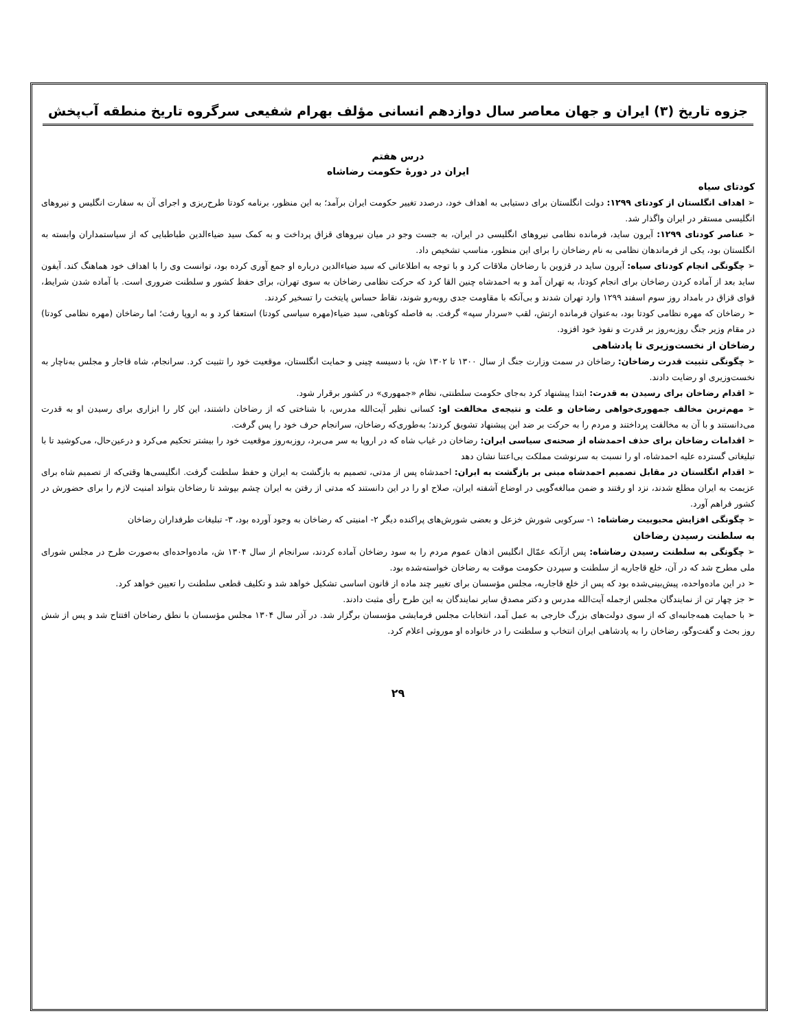جزوه تاریخ (۳) ایران و جهان معاصر سال دوازدهم انسانی مؤلف بهرام شفیعی سرگروه تاریخ منطقه آب‌پخش
درس هفتم
ایران در دورهٔ حکومت رضاشاه
کودتای سیاه
➢ اهداف انگلستان از کودتای ۱۲۹۹: دولت انگلستان برای دستیابی به اهداف خود، درصدد تغییر حکومت ایران برآمد؛ به این منظور، برنامه کودتا طرح‌ریزی و اجرای آن به سفارت انگلیس و نیروهای انگلیسی مستقر در ایران واگذار شد.
➢ عناصر کودتای ۱۲۹۹: آیرون ساید، فرمانده نظامی نیروهای انگلیسی در ایران، به جست وجو در میان نیروهای قزاق پرداخت و به کمک سید ضیاءالدین طباطبایی که از سیاستمداران وابسته به انگلستان بود، یکی از فرماندهان نظامی به نام رضاخان را برای این منظور، مناسب تشخیص داد.
➢ چگونگی انجام کودتای سیاه: آیرون ساید در قزوین با رضاخان ملاقات کرد و با توجه به اطلاعاتی که سید ضیاءالدین درباره او جمع آوری کرده بود، توانست وی را با اهداف خود هماهنگ کند. آیفون ساید بعد از آماده کردن رضاخان برای انجام کودتا، به تهران آمد و به احمدشاه چنین القا کرد که حرکت نظامی رضاخان به سوی تهران، برای حفظ کشور و سلطنت ضروری است. با آماده شدن شرایط، قوای قزاق در بامداد روز سوم اسفند ۱۲۹۹ وارد تهران شدند و بی‌آنکه با مقاومت جدی روبه‌رو شوند، نقاط حساس پایتخت را تسخیر کردند.
➢ رضاخان که مهره نظامی کودتا بود، به‌عنوان فرمانده ارتش، لقب «سردار سپه» گرفت. به فاصله کوتاهی، سید ضیاء(مهره سیاسی کودتا) استعفا کرد و به اروپا رفت؛ اما رضاخان (مهره نظامی کودتا) در مقام وزیر جنگ روزبه‌روز بر قدرت و نفوذ خود افزود.
رضاخان از نخست‌وزیری تا پادشاهی
➢ چگونگی تثبیت قدرت رضاخان: رضاخان در سمت وزارت جنگ از سال ۱۳۰۰ تا ۱۳۰۲ ش، با دسیسه چینی و حمایت انگلستان، موقعیت خود را تثبیت کرد. سرانجام، شاه قاجار و مجلس به‌ناچار به نخست‌وزیری او رضایت دادند.
➢ اقدام رضاخان برای رسیدن به قدرت: ابتدا پیشنهاد کرد به‌جای حکومت سلطنتی، نظام «جمهوری» در کشور برقرار شود.
➢ مهم‌ترین مخالف جمهوری‌خواهی رضاخان و علت و نتیجه‌ی مخالفت او: کسانی نظیر آیت‌الله مدرس، با شناختی که از رضاخان داشتند، این کار را ابزاری برای رسیدن او به قدرت می‌دانستند و با آن به مخالفت پرداختند و مردم را به حرکت بر ضد این پیشنهاد تشویق کردند؛ به‌طوری‌که رضاخان، سرانجام حرف خود را پس گرفت.
➢ اقدامات رضاخان برای حذف احمدشاه از صحنه‌ی سیاسی ایران: رضاخان در غیاب شاه که در اروپا به سر می‌برد، روزبه‌روز موقعیت خود را بیشتر تحکیم می‌کرد و درعین‌حال، می‌کوشید تا با تبلیغاتی گسترده علیه احمدشاه، او را نسبت به سرنوشت مملکت بی‌اعتنا نشان دهد
➢ اقدام انگلستان در مقابل تصمیم احمدشاه مبنی بر بازگشت به ایران: احمدشاه پس از مدتی، تصمیم به بازگشت به ایران و حفظ سلطنت گرفت. انگلیسی‌ها وقتی‌که از تصمیم شاه برای عزیمت به ایران مطلع شدند، نزد او رفتند و ضمن مبالغه‌گویی در اوضاع آشفته ایران، صلاح او را در این دانستند که مدتی از رفتن به ایران چشم بپوشد تا رضاخان بتواند امنیت لازم را برای حضورش در کشور فراهم آورد.
➢ چگونگی افزایش محبوبیت رضاشاه: ۱- سرکوبی شورش خزعل و بعضی شورش‌های پراکنده دیگر ۲- امنیتی که رضاخان به وجود آورده بود، ۳- تبلیغات طرفداران رضاخان
به سلطنت رسیدن رضاخان
➢ چگونگی به سلطنت رسیدن رضاشاه: پس ازآنکه عمّال انگلیس اذهان عموم مردم را به سود رضاخان آماده کردند، سرانجام از سال ۱۳۰۴ ش، ماده‌واحده‌ای به‌صورت طرح در مجلس شورای ملی مطرح شد که در آن، خلع قاجاریه از سلطنت و سپردن حکومت موقت به رضاخان خواسته‌شده بود.
➢ در این ماده‌واحده، پیش‌بینی‌شده بود که پس از خلع قاجاریه، مجلس مؤسسان برای تغییر چند ماده از قانون اساسی تشکیل خواهد شد و تکلیف قطعی سلطنت را تعیین خواهد کرد.
➢ جز چهار تن از نمایندگان مجلس ازجمله آیت‌الله مدرس و دکتر مصدق سایر نمایندگان به این طرح رأی مثبت دادند.
➢ با حمایت همه‌جانبه‌ای که از سوی دولت‌های بزرگ خارجی به عمل آمد، انتخابات مجلس فرمایشی مؤسسان برگزار شد. در آذر سال ۱۳۰۴ مجلس مؤسسان با نطق رضاخان افتتاح شد و پس از شش روز بحث و گفت‌وگو، رضاخان را به پادشاهی ایران انتخاب و سلطنت را در خانواده او موروثی اعلام کرد.
۲۹